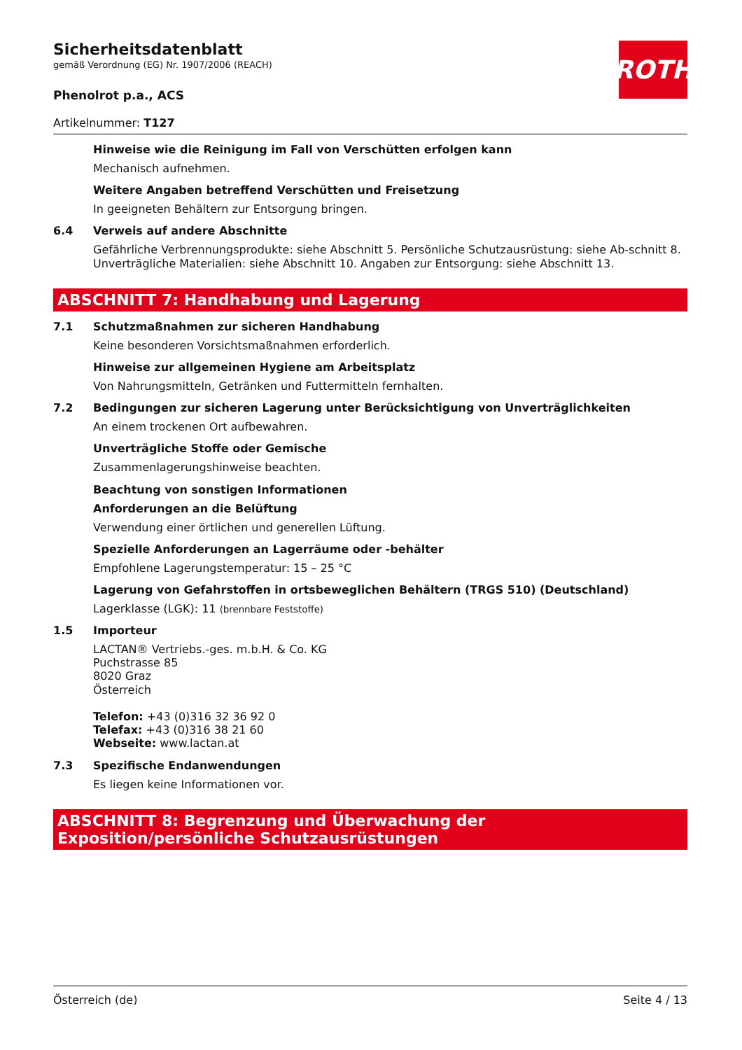ROTH
Sicherheitsdatenblatt
gemäß Verordnung (EG) Nr. 1907/2006 (REACH)
Phenolrot p.a., ACS
Artikelnummer: T127
Hinweise wie die Reinigung im Fall von Verschütten erfolgen kann
Mechanisch aufnehmen.
Weitere Angaben betreffend Verschütten und Freisetzung
In geeigneten Behältern zur Entsorgung bringen.
6.4 Verweis auf andere Abschnitte
Gefährliche Verbrennungsprodukte: siehe Abschnitt 5. Persönliche Schutzausrüstung: siehe Ab-schnitt 8. Unverträgliche Materialien: siehe Abschnitt 10. Angaben zur Entsorgung: siehe Abschnitt 13.
ABSCHNITT 7: Handhabung und Lagerung
7.1 Schutzmaßnahmen zur sicheren Handhabung
Keine besonderen Vorsichtsmaßnahmen erforderlich.
Hinweise zur allgemeinen Hygiene am Arbeitsplatz
Von Nahrungsmitteln, Getränken und Futtermitteln fernhalten.
7.2 Bedingungen zur sicheren Lagerung unter Berücksichtigung von Unverträglichkeiten
An einem trockenen Ort aufbewahren.
Unverträgliche Stoffe oder Gemische
Zusammenlagerungshinweise beachten.
Beachtung von sonstigen Informationen
Anforderungen an die Belüftung
Verwendung einer örtlichen und generellen Lüftung.
Spezielle Anforderungen an Lagerräume oder -behälter
Empfohlene Lagerungstemperatur: 15 – 25 °C
Lagerung von Gefahrstoffen in ortsbeweglichen Behältern (TRGS 510) (Deutschland)
Lagerklasse (LGK): 11 (brennbare Feststoffe)
1.5 Importeur
LACTAN® Vertriebs.-ges. m.b.H. & Co. KG
Puchstrasse 85
8020 Graz
Österreich
Telefon: +43 (0)316 32 36 92 0
Telefax: +43 (0)316 38 21 60
Webseite: www.lactan.at
7.3 Spezifische Endanwendungen
Es liegen keine Informationen vor.
ABSCHNITT 8: Begrenzung und Überwachung der Exposition/persönliche Schutzausrüstungen
Österreich (de) Seite 4 / 13